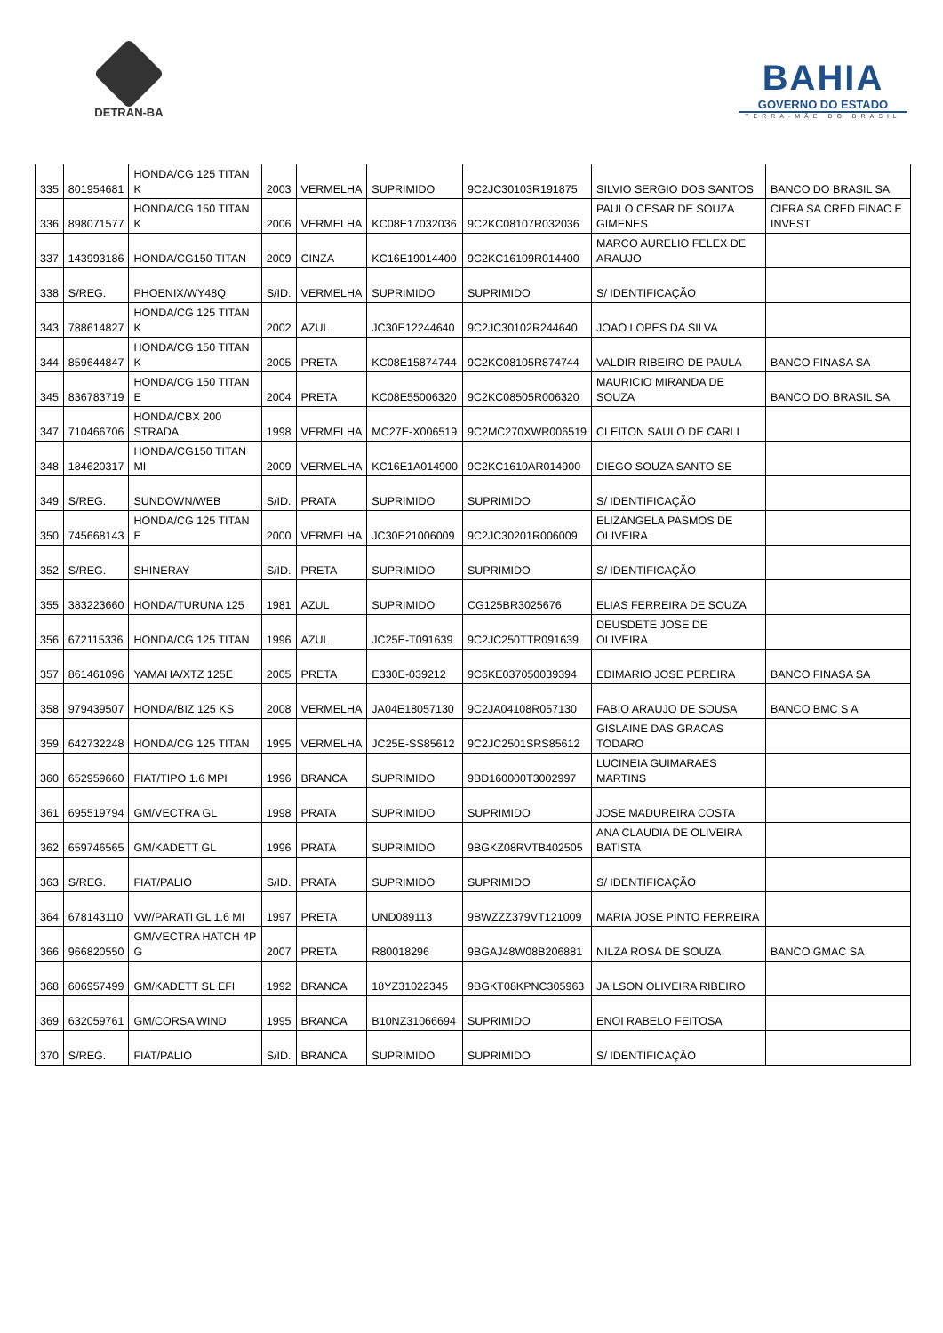DETRAN-BA
BAHIA
GOVERNO DO ESTADO
TERRA-MÃE DO BRASIL
| 335 | 801954681 | HONDA/CG 125 TITAN K | 2003 | VERMELHA | SUPRIMIDO | 9C2JC30103R191875 | SILVIO SERGIO DOS SANTOS | BANCO DO BRASIL SA |
| 336 | 898071577 | HONDA/CG 150 TITAN K | 2006 | VERMELHA | KC08E17032036 | 9C2KC08107R032036 | PAULO CESAR DE SOUZA GIMENES | CIFRA SA CRED FINAC E INVEST |
| 337 | 143993186 | HONDA/CG150 TITAN | 2009 | CINZA | KC16E19014400 | 9C2KC16109R014400 | MARCO AURELIO FELEX DE ARAUJO | |
| 338 | S/REG. | PHOENIX/WY48Q | S/ID. | VERMELHA | SUPRIMIDO | SUPRIMIDO | S/ IDENTIFICAÇÃO | |
| 343 | 788614827 | HONDA/CG 125 TITAN K | 2002 | AZUL | JC30E12244640 | 9C2JC30102R244640 | JOAO LOPES DA SILVA | |
| 344 | 859644847 | HONDA/CG 150 TITAN K | 2005 | PRETA | KC08E15874744 | 9C2KC08105R874744 | VALDIR RIBEIRO DE PAULA | BANCO FINASA SA |
| 345 | 836783719 | HONDA/CG 150 TITAN E | 2004 | PRETA | KC08E55006320 | 9C2KC08505R006320 | MAURICIO MIRANDA DE SOUZA | BANCO DO BRASIL SA |
| 347 | 710466706 | HONDA/CBX 200 STRADA | 1998 | VERMELHA | MC27E-X006519 | 9C2MC270XWR006519 | CLEITON SAULO DE CARLI | |
| 348 | 184620317 | HONDA/CG150 TITAN MI | 2009 | VERMELHA | KC16E1A014900 | 9C2KC1610AR014900 | DIEGO SOUZA SANTO SE | |
| 349 | S/REG. | SUNDOWN/WEB | S/ID. | PRATA | SUPRIMIDO | SUPRIMIDO | S/ IDENTIFICAÇÃO | |
| 350 | 745668143 | HONDA/CG 125 TITAN E | 2000 | VERMELHA | JC30E21006009 | 9C2JC30201R006009 | ELIZANGELA PASMOS DE OLIVEIRA | |
| 352 | S/REG. | SHINERAY | S/ID. | PRETA | SUPRIMIDO | SUPRIMIDO | S/ IDENTIFICAÇÃO | |
| 355 | 383223660 | HONDA/TURUNA 125 | 1981 | AZUL | SUPRIMIDO | CG125BR3025676 | ELIAS FERREIRA DE SOUZA | |
| 356 | 672115336 | HONDA/CG 125 TITAN | 1996 | AZUL | JC25E-T091639 | 9C2JC250TTR091639 | DEUSDETE JOSE DE OLIVEIRA | |
| 357 | 861461096 | YAMAHA/XTZ 125E | 2005 | PRETA | E330E-039212 | 9C6KE037050039394 | EDIMARIO JOSE PEREIRA | BANCO FINASA SA |
| 358 | 979439507 | HONDA/BIZ 125 KS | 2008 | VERMELHA | JA04E18057130 | 9C2JA04108R057130 | FABIO ARAUJO DE SOUSA | BANCO BMC S A |
| 359 | 642732248 | HONDA/CG 125 TITAN | 1995 | VERMELHA | JC25E-SS85612 | 9C2JC2501SRS85612 | GISLAINE DAS GRACAS TODARO | |
| 360 | 652959660 | FIAT/TIPO 1.6 MPI | 1996 | BRANCA | SUPRIMIDO | 9BD160000T3002997 | LUCINEIA GUIMARAES MARTINS | |
| 361 | 695519794 | GM/VECTRA GL | 1998 | PRATA | SUPRIMIDO | SUPRIMIDO | JOSE MADUREIRA COSTA | |
| 362 | 659746565 | GM/KADETT GL | 1996 | PRATA | SUPRIMIDO | 9BGKZ08RVTB402505 | ANA CLAUDIA DE OLIVEIRA BATISTA | |
| 363 | S/REG. | FIAT/PALIO | S/ID. | PRATA | SUPRIMIDO | SUPRIMIDO | S/ IDENTIFICAÇÃO | |
| 364 | 678143110 | VW/PARATI GL 1.6 MI | 1997 | PRETA | UND089113 | 9BWZZZ379VT121009 | MARIA JOSE PINTO FERREIRA | |
| 366 | 966820550 | GM/VECTRA HATCH 4P G | 2007 | PRETA | R80018296 | 9BGAJ48W08B206881 | NILZA ROSA DE SOUZA | BANCO GMAC SA |
| 368 | 606957499 | GM/KADETT SL EFI | 1992 | BRANCA | 18YZ31022345 | 9BGKT08KPNC305963 | JAILSON OLIVEIRA RIBEIRO | |
| 369 | 632059761 | GM/CORSA WIND | 1995 | BRANCA | B10NZ31066694 | SUPRIMIDO | ENOI RABELO FEITOSA | |
| 370 | S/REG. | FIAT/PALIO | S/ID. | BRANCA | SUPRIMIDO | SUPRIMIDO | S/ IDENTIFICAÇÃO | |